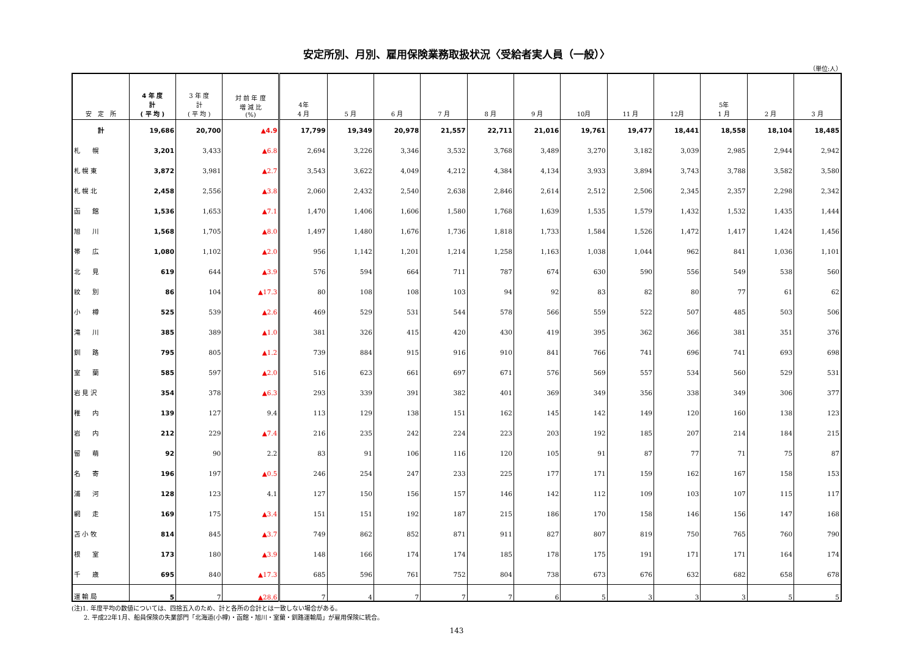安定所別、月別、雇用保険業務取扱状況〈受給者実人員（一般）〉
（単位:人）
| 安 定 所 | 4 年 度 計 ( 平 均 ) | 3 年 度 計 ( 平 均 ) | 対 前 年 度 増 減 比 (%) | 4年 4 月 | 5 月 | 6 月 | 7 月 | 8 月 | 9 月 | 10月 | 11 月 | 12月 | 5年 1 月 | 2 月 | 3 月 |
| --- | --- | --- | --- | --- | --- | --- | --- | --- | --- | --- | --- | --- | --- | --- | --- |
| 計 | 19,686 | 20,700 | ▲4.9 | 17,799 | 19,349 | 20,978 | 21,557 | 22,711 | 21,016 | 19,761 | 19,477 | 18,441 | 18,558 | 18,104 | 18,485 |
| 札 幌 | 3,201 | 3,433 | ▲6.8 | 2,694 | 3,226 | 3,346 | 3,532 | 3,768 | 3,489 | 3,270 | 3,182 | 3,039 | 2,985 | 2,944 | 2,942 |
| 札 幌 東 | 3,872 | 3,981 | ▲2.7 | 3,543 | 3,622 | 4,049 | 4,212 | 4,384 | 4,134 | 3,933 | 3,894 | 3,743 | 3,788 | 3,582 | 3,580 |
| 札 幌 北 | 2,458 | 2,556 | ▲3.8 | 2,060 | 2,432 | 2,540 | 2,638 | 2,846 | 2,614 | 2,512 | 2,506 | 2,345 | 2,357 | 2,298 | 2,342 |
| 函 館 | 1,536 | 1,653 | ▲7.1 | 1,470 | 1,406 | 1,606 | 1,580 | 1,768 | 1,639 | 1,535 | 1,579 | 1,432 | 1,532 | 1,435 | 1,444 |
| 旭 川 | 1,568 | 1,705 | ▲8.0 | 1,497 | 1,480 | 1,676 | 1,736 | 1,818 | 1,733 | 1,584 | 1,526 | 1,472 | 1,417 | 1,424 | 1,456 |
| 帯 広 | 1,080 | 1,102 | ▲2.0 | 956 | 1,142 | 1,201 | 1,214 | 1,258 | 1,163 | 1,038 | 1,044 | 962 | 841 | 1,036 | 1,101 |
| 北 見 | 619 | 644 | ▲3.9 | 576 | 594 | 664 | 711 | 787 | 674 | 630 | 590 | 556 | 549 | 538 | 560 |
| 紋 別 | 86 | 104 | ▲17.3 | 80 | 108 | 108 | 103 | 94 | 92 | 83 | 82 | 80 | 77 | 61 | 62 |
| 小 樽 | 525 | 539 | ▲2.6 | 469 | 529 | 531 | 544 | 578 | 566 | 559 | 522 | 507 | 485 | 503 | 506 |
| 滝 川 | 385 | 389 | ▲1.0 | 381 | 326 | 415 | 420 | 430 | 419 | 395 | 362 | 366 | 381 | 351 | 376 |
| 釧 路 | 795 | 805 | ▲1.2 | 739 | 884 | 915 | 916 | 910 | 841 | 766 | 741 | 696 | 741 | 693 | 698 |
| 室 蘭 | 585 | 597 | ▲2.0 | 516 | 623 | 661 | 697 | 671 | 576 | 569 | 557 | 534 | 560 | 529 | 531 |
| 岩 見 沢 | 354 | 378 | ▲6.3 | 293 | 339 | 391 | 382 | 401 | 369 | 349 | 356 | 338 | 349 | 306 | 377 |
| 稚 内 | 139 | 127 | 9.4 | 113 | 129 | 138 | 151 | 162 | 145 | 142 | 149 | 120 | 160 | 138 | 123 |
| 岩 内 | 212 | 229 | ▲7.4 | 216 | 235 | 242 | 224 | 223 | 203 | 192 | 185 | 207 | 214 | 184 | 215 |
| 留 萌 | 92 | 90 | 2.2 | 83 | 91 | 106 | 116 | 120 | 105 | 91 | 87 | 77 | 71 | 75 | 87 |
| 名 寄 | 196 | 197 | ▲0.5 | 246 | 254 | 247 | 233 | 225 | 177 | 171 | 159 | 162 | 167 | 158 | 153 |
| 浦 河 | 128 | 123 | 4.1 | 127 | 150 | 156 | 157 | 146 | 142 | 112 | 109 | 103 | 107 | 115 | 117 |
| 網 走 | 169 | 175 | ▲3.4 | 151 | 151 | 192 | 187 | 215 | 186 | 170 | 158 | 146 | 156 | 147 | 168 |
| 苫 小 牧 | 814 | 845 | ▲3.7 | 749 | 862 | 852 | 871 | 911 | 827 | 807 | 819 | 750 | 765 | 760 | 790 |
| 根 室 | 173 | 180 | ▲3.9 | 148 | 166 | 174 | 174 | 185 | 178 | 175 | 191 | 171 | 171 | 164 | 174 |
| 千 歳 | 695 | 840 | ▲17.3 | 685 | 596 | 761 | 752 | 804 | 738 | 673 | 676 | 632 | 682 | 658 | 678 |
| 運 輸 局 | 5 | 7 | ▲28.6 | 7 | 4 | 7 | 7 | 7 | 6 | 5 | 3 | 3 | 3 | 5 | 5 |
(注)1. 年度平均の数値については、四捨五入のため、計と各所の合計とは一致しない場合がある。
　　2. 平成22年1月、船員保険の失業部門「北海道(小樽)・函館・旭川・室蘭・釧路運輸局」が雇用保険に統合。
143